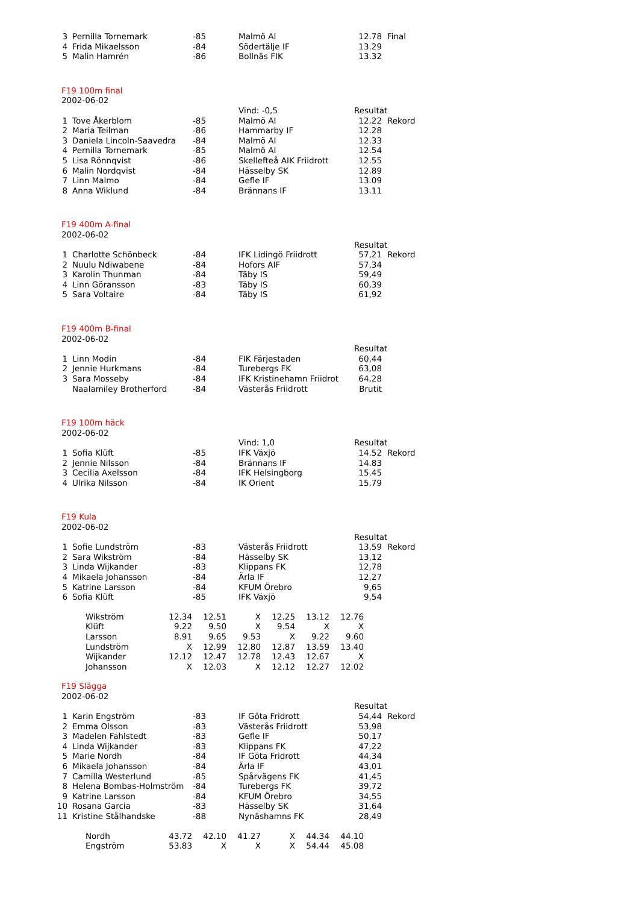| 3 | Pernilla Tornemark | -85 | Malmö AI | 12.78 | Final |
| 4 | Frida Mikaelsson | -84 | Södertälje IF | 13.29 | |
| 5 | Malin Hamrén | -86 | Bollnäs FIK | 13.32 | |
| F19 100m final | | | | | |
| 2002-06-02 | | | | | |
| | | | Vind: -0,5 | Resultat | |
| 1 | Tove Åkerblom | -85 | Malmö AI | 12.22 | Rekord |
| 2 | Maria Teilman | -86 | Hammarby IF | 12.28 | |
| 3 | Daniela Lincoln-Saavedra | -84 | Malmö AI | 12.33 | |
| 4 | Pernilla Tornemark | -85 | Malmö AI | 12.54 | |
| 5 | Lisa Rönnqvist | -86 | Skellefteå AIK Friidrott | 12.55 | |
| 6 | Malin Nordqvist | -84 | Hässelby SK | 12.89 | |
| 7 | Linn Malmo | -84 | Gefle IF | 13.09 | |
| 8 | Anna Wiklund | -84 | Brännans IF | 13.11 | |
| F19 400m A-final | | | | | |
| 2002-06-02 | | | | | |
| | | | | Resultat | |
| 1 | Charlotte Schönbeck | -84 | IFK Lidingö Friidrott | 57,21 | Rekord |
| 2 | Nuulu Ndiwabene | -84 | Hofors AIF | 57,34 | |
| 3 | Karolin Thunman | -84 | Täby IS | 59,49 | |
| 4 | Linn Göransson | -83 | Täby IS | 60,39 | |
| 5 | Sara Voltaire | -84 | Täby IS | 61,92 | |
| F19 400m B-final | | | | | |
| 2002-06-02 | | | | | |
| | | | | Resultat | |
| 1 | Linn Modin | -84 | FIK Färjestaden | 60,44 | |
| 2 | Jennie Hurkmans | -84 | Turebergs FK | 63,08 | |
| 3 | Sara Mosseby | -84 | IFK Kristinehamn Friidrot | 64,28 | |
| | Naalamiley Brotherford | -84 | Västerås Friidrott | Brutit | |
| F19 100m häck | | | | | |
| 2002-06-02 | | | | | |
| | | | Vind: 1,0 | Resultat | |
| 1 | Sofia Klüft | -85 | IFK Växjö | 14.52 | Rekord |
| 2 | Jennie Nilsson | -84 | Brännans IF | 14.83 | |
| 3 | Cecilia Axelsson | -84 | IFK Helsingborg | 15.45 | |
| 4 | Ulrika Nilsson | -84 | IK Orient | 15.79 | |
| F19 Kula | | | | | |
| 2002-06-02 | | | | | |
| | | | | Resultat | |
| 1 | Sofie Lundström | -83 | Västerås Friidrott | 13,59 | Rekord |
| 2 | Sara Wikström | -84 | Hässelby SK | 13,12 | |
| 3 | Linda Wijkander | -83 | Klippans FK | 12,78 | |
| 4 | Mikaela Johansson | -84 | Ärla IF | 12,27 | |
| 5 | Katrine Larsson | -84 | KFUM Örebro | 9,65 | |
| 6 | Sofia Klüft | -85 | IFK Växjö | 9,54 | |
| Wikström | 12.34 | 12.51 | X | 12.25 | 13.12 | 12.76 |
| Klüft | 9.22 | 9.50 | X | 9.54 | X | X |
| Larsson | 8.91 | 9.65 | 9.53 | X | 9.22 | 9.60 |
| Lundström | X | 12.99 | 12.80 | 12.87 | 13.59 | 13.40 |
| Wijkander | 12.12 | 12.47 | 12.78 | 12.43 | 12.67 | X |
| Johansson | X | 12.03 | X | 12.12 | 12.27 | 12.02 |
| F19 Slägga | | | | | |
| 2002-06-02 | | | | | |
| | | | | Resultat | |
| 1 | Karin Engström | -83 | IF Göta Fridrott | 54,44 | Rekord |
| 2 | Emma Olsson | -83 | Västerås Friidrott | 53,98 | |
| 3 | Madelen Fahlstedt | -83 | Gefle IF | 50,17 | |
| 4 | Linda Wijkander | -83 | Klippans FK | 47,22 | |
| 5 | Marie Nordh | -84 | IF Göta Fridrott | 44,34 | |
| 6 | Mikaela Johansson | -84 | Ärla IF | 43,01 | |
| 7 | Camilla Westerlund | -85 | Spårvägens FK | 41,45 | |
| 8 | Helena Bombas-Holmström | -84 | Turebergs FK | 39,72 | |
| 9 | Katrine Larsson | -84 | KFUM Örebro | 34,55 | |
| 10 | Rosana Garcia | -83 | Hässelby SK | 31,64 | |
| 11 | Kristine Stålhandske | -88 | Nynäshamns FK | 28,49 | |
| Nordh | 43.72 | 42.10 | 41.27 | X | 44.34 | 44.10 |
| Engström | 53.83 | X | X | X | 54.44 | 45.08 |